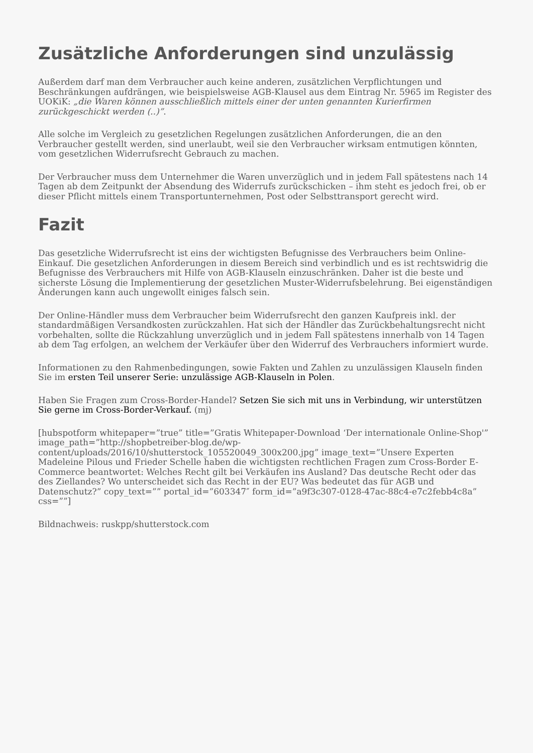Zusätzliche Anforderungen sind unzulässig
Außerdem darf man dem Verbraucher auch keine anderen, zusätzlichen Verpflichtungen und Beschränkungen aufdrängen, wie beispielsweise AGB-Klausel aus dem Eintrag Nr. 5965 im Register des UOKiK: „die Waren können ausschließlich mittels einer der unten genannten Kurierfirmen zurückgeschickt werden (..)”.
Alle solche im Vergleich zu gesetzlichen Regelungen zusätzlichen Anforderungen, die an den Verbraucher gestellt werden, sind unerlaubt, weil sie den Verbraucher wirksam entmutigen könnten, vom gesetzlichen Widerrufsrecht Gebrauch zu machen.
Der Verbraucher muss dem Unternehmer die Waren unverzüglich und in jedem Fall spätestens nach 14 Tagen ab dem Zeitpunkt der Absendung des Widerrufs zurückschicken – ihm steht es jedoch frei, ob er dieser Pflicht mittels einem Transportunternehmen, Post oder Selbsttransport gerecht wird.
Fazit
Das gesetzliche Widerrufsrecht ist eins der wichtigsten Befugnisse des Verbrauchers beim Online-Einkauf. Die gesetzlichen Anforderungen in diesem Bereich sind verbindlich und es ist rechtswidrig die Befugnisse des Verbrauchers mit Hilfe von AGB-Klauseln einzuschränken. Daher ist die beste und sicherste Lösung die Implementierung der gesetzlichen Muster-Widerrufsbelehrung. Bei eigenständigen Änderungen kann auch ungewollt einiges falsch sein.
Der Online-Händler muss dem Verbraucher beim Widerrufsrecht den ganzen Kaufpreis inkl. der standardmäßigen Versandkosten zurückzahlen. Hat sich der Händler das Zurückbehaltungsrecht nicht vorbehalten, sollte die Rückzahlung unverzüglich und in jedem Fall spätestens innerhalb von 14 Tagen ab dem Tag erfolgen, an welchem der Verkäufer über den Widerruf des Verbrauchers informiert wurde.
Informationen zu den Rahmenbedingungen, sowie Fakten und Zahlen zu unzulässigen Klauseln finden Sie im ersten Teil unserer Serie: unzulässige AGB-Klauseln in Polen.
Haben Sie Fragen zum Cross-Border-Handel? Setzen Sie sich mit uns in Verbindung, wir unterstützen Sie gerne im Cross-Border-Verkauf. (mj)
[hubspotform whitepaper=”true” title=”Gratis Whitepaper-Download ‘Der internationale Online-Shop'” image_path=”http://shopbetreiber-blog.de/wp-content/uploads/2016/10/shutterstock_105520049_300x200.jpg” image_text=”Unsere Experten Madeleine Pilous und Frieder Schelle haben die wichtigsten rechtlichen Fragen zum Cross-Border E-Commerce beantwortet: Welches Recht gilt bei Verkäufen ins Ausland? Das deutsche Recht oder das des Ziellandes? Wo unterscheidet sich das Recht in der EU? Was bedeutet das für AGB und Datenschutz?” copy_text=”” portal_id=”603347″ form_id=”a9f3c307-0128-47ac-88c4-e7c2febb4c8a” css=””]
Bildnachweis: ruskpp/shutterstock.com